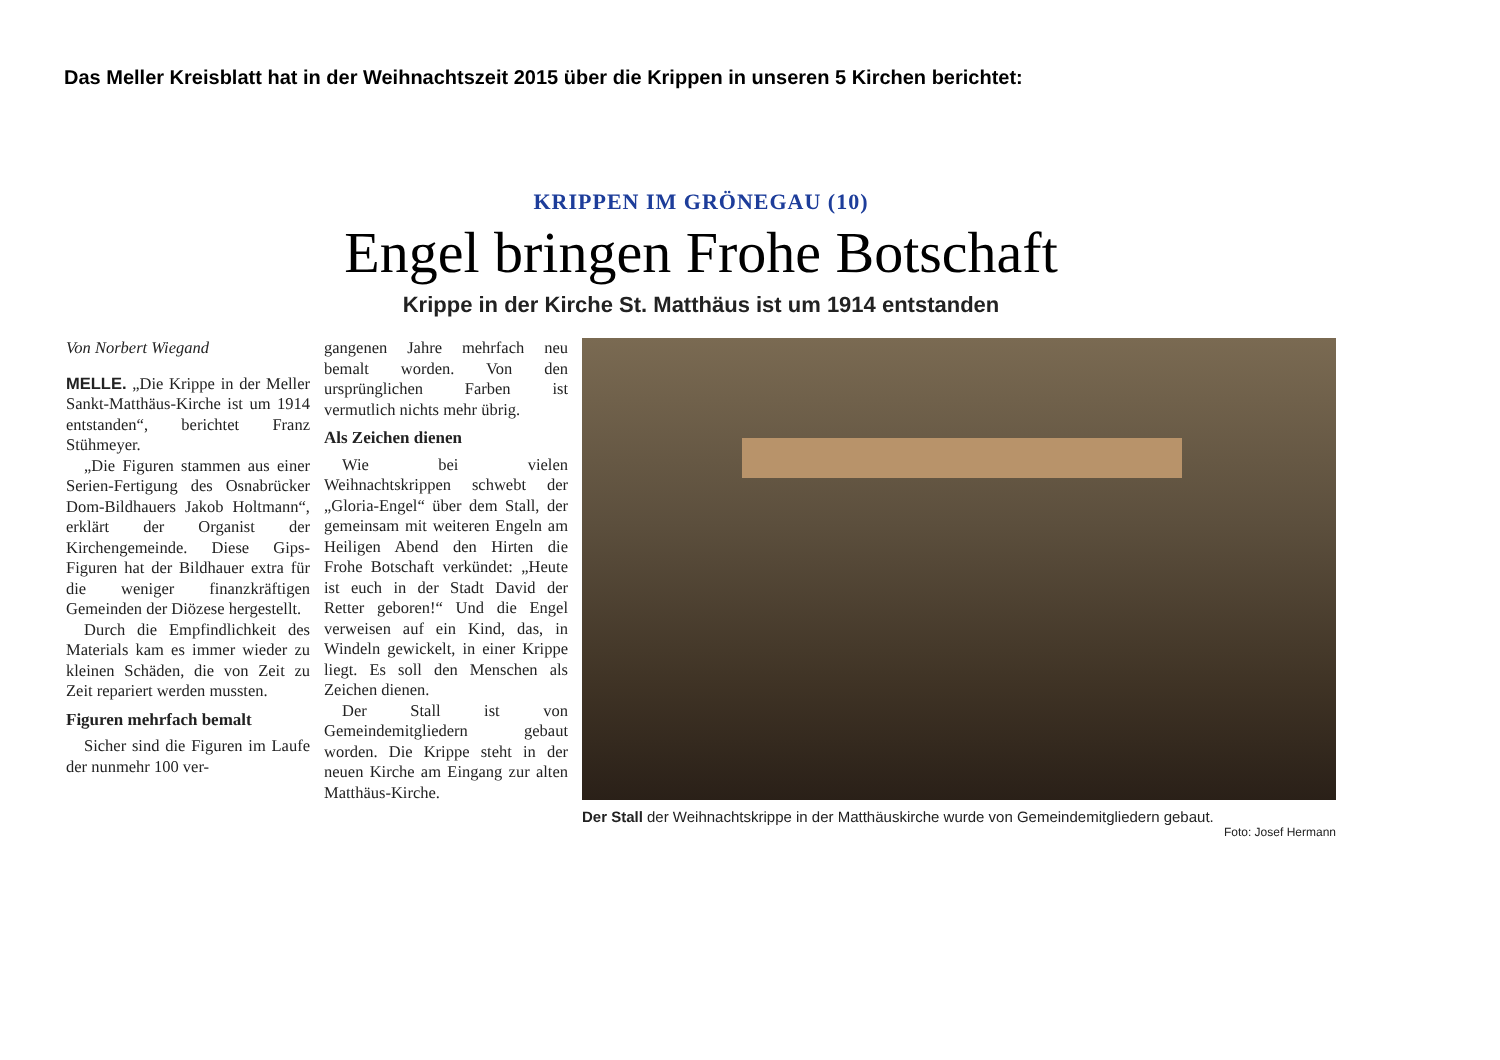Das Meller Kreisblatt hat in der Weihnachtszeit 2015 über die Krippen in unseren 5 Kirchen berichtet:
KRIPPEN IM GRÖNEGAU (10)
Engel bringen Frohe Botschaft
Krippe in der Kirche St. Matthäus ist um 1914 entstanden
Von Norbert Wiegand
MELLE. „Die Krippe in der Meller Sankt-Matthäus-Kirche ist um 1914 entstanden“, berichtet Franz Stühmeyer.
„Die Figuren stammen aus einer Serien-Fertigung des Osnabrücker Dom-Bildhauers Jakob Holtmann“, erklärt der Organist der Kirchengemeinde. Diese Gips-Figuren hat der Bildhauer extra für die weniger finanzkräftigen Gemeinden der Diözese hergestellt.
Durch die Empfindlichkeit des Materials kam es immer wieder zu kleinen Schäden, die von Zeit zu Zeit repariert werden mussten.
Figuren mehrfach bemalt
Sicher sind die Figuren im Laufe der nunmehr 100 ver-
gangenen Jahre mehrfach neu bemalt worden. Von den ursprünglichen Farben ist vermutlich nichts mehr übrig.
Als Zeichen dienen
Wie bei vielen Weihnachtskrippen schwebt der „Gloria-Engel“ über dem Stall, der gemeinsam mit weiteren Engeln am Heiligen Abend den Hirten die Frohe Botschaft verkündet: „Heute ist euch in der Stadt David der Retter geboren!“ Und die Engel verweisen auf ein Kind, das, in Windeln gewickelt, in einer Krippe liegt. Es soll den Menschen als Zeichen dienen.
Der Stall ist von Gemeindemitgliedern gebaut worden. Die Krippe steht in der neuen Kirche am Eingang zur alten Matthäus-Kirche.
Der Stall der Weihnachtskrippe in der Matthäuskirche wurde von Gemeindemitgliedern gebaut.
Foto: Josef Hermann